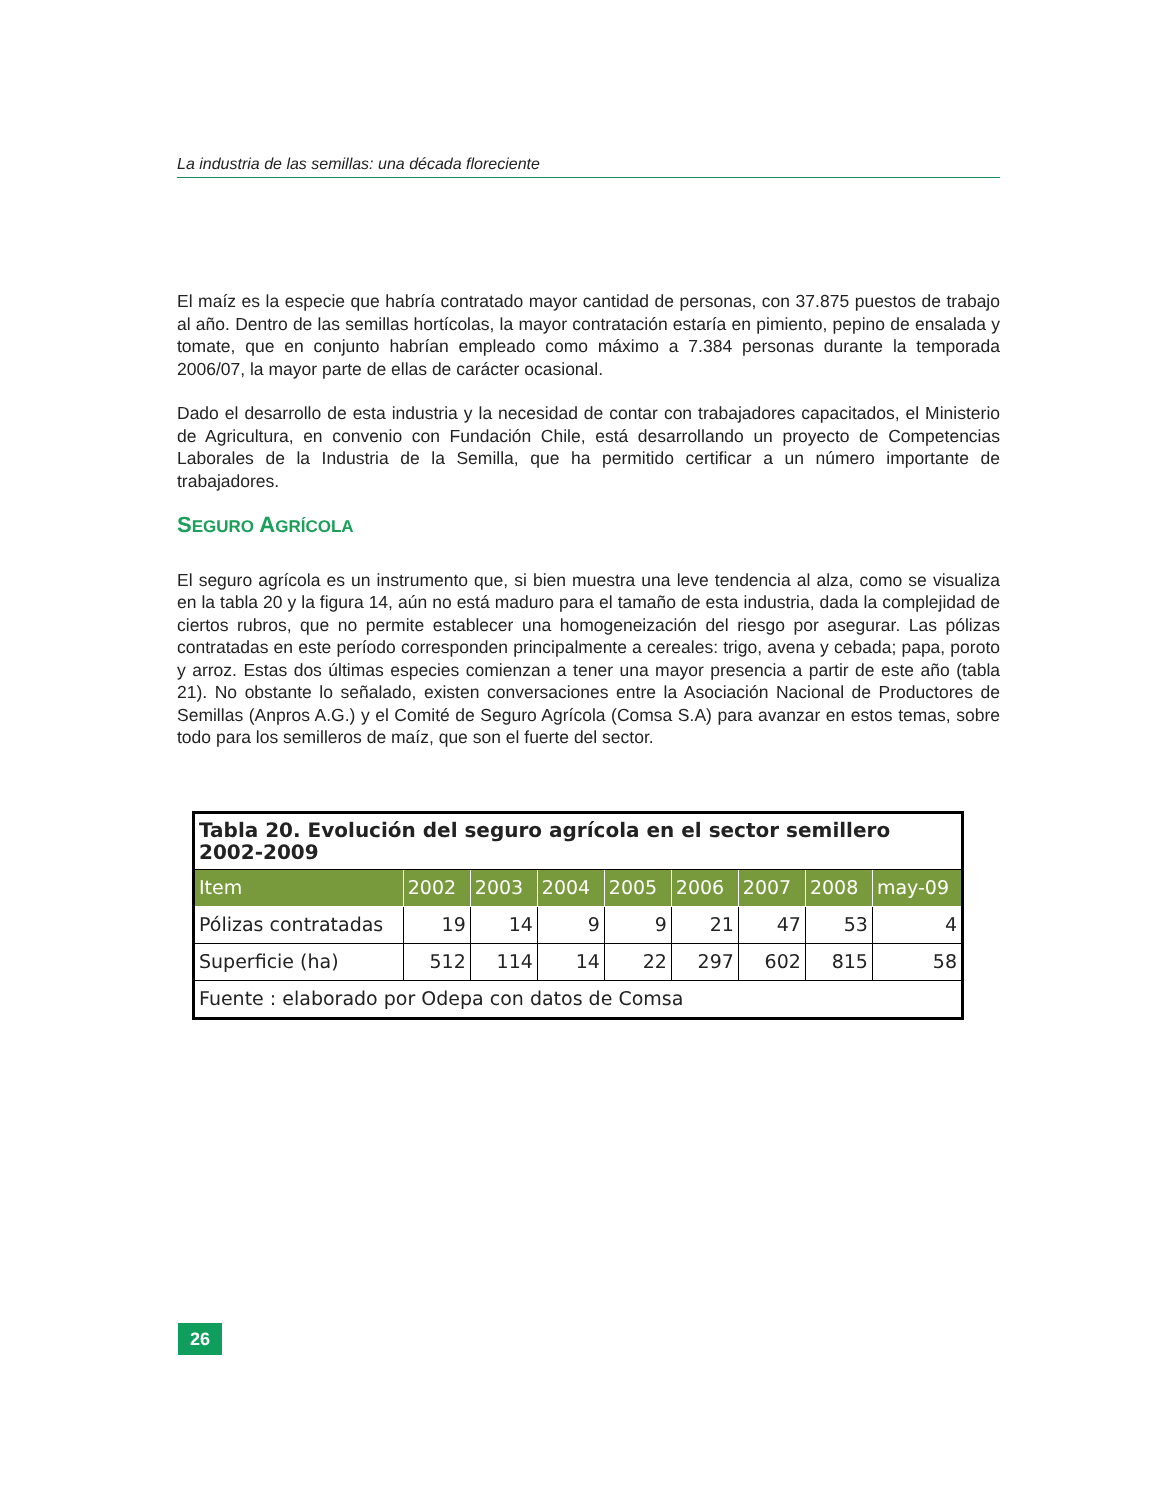La industria de las semillas: una década floreciente
El maíz es la especie que habría contratado mayor cantidad de personas, con 37.875 puestos de trabajo al año. Dentro de las semillas hortícolas, la mayor contratación estaría en pimiento, pepino de ensalada y tomate, que en conjunto habrían empleado como máximo a 7.384 personas durante la temporada 2006/07, la mayor parte de ellas de carácter ocasional.
Dado el desarrollo de esta industria y la necesidad de contar con trabajadores capacitados, el Ministerio de Agricultura, en convenio con Fundación Chile, está desarrollando un proyecto de Competencias Laborales de la Industria de la Semilla, que ha permitido certificar a un número importante de trabajadores.
SEGURO AGRÍCOLA
El seguro agrícola es un instrumento que, si bien muestra una leve tendencia al alza, como se visualiza en la tabla 20 y la figura 14, aún no está maduro para el tamaño de esta industria, dada la complejidad de ciertos rubros, que no permite establecer una homogeneización del riesgo por asegurar. Las pólizas contratadas en este período corresponden principalmente a cereales: trigo, avena y cebada; papa, poroto y arroz. Estas dos últimas especies comienzan a tener una mayor presencia a partir de este año (tabla 21). No obstante lo señalado, existen conversaciones entre la Asociación Nacional de Productores de Semillas (Anpros A.G.) y el Comité de Seguro Agrícola (Comsa S.A) para avanzar en estos temas, sobre todo para los semilleros de maíz, que son el fuerte del sector.
| Tabla 20. Evolución del seguro agrícola en el sector semillero 2002-2009 | | | | | | | | |
| --- | --- | --- | --- | --- | --- | --- | --- | --- |
| Item | 2002 | 2003 | 2004 | 2005 | 2006 | 2007 | 2008 | may-09 |
| Pólizas contratadas | 19 | 14 | 9 | 9 | 21 | 47 | 53 | 4 |
| Superficie (ha) | 512 | 114 | 14 | 22 | 297 | 602 | 815 | 58 |
| Fuente : elaborado por Odepa con datos de Comsa | | | | | | | | |
26